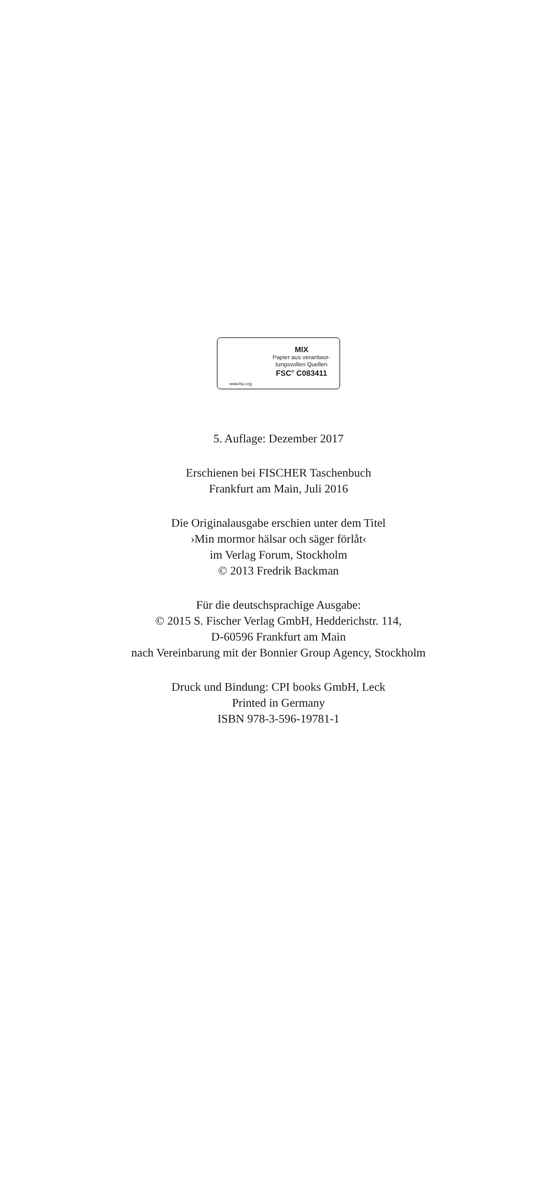www.fsc.org
MIX
Papier aus verantwor-
tungsvollen Quellen
FSC<sup>®</sup> C083411
5. Auflage: Dezember 2017
Erschienen bei FISCHER Taschenbuch
Frankfurt am Main, Juli 2016
Die Originalausgabe erschien unter dem Titel
›Min mormor hälsar och säger förlåt‹
im Verlag Forum, Stockholm
© 2013 Fredrik Backman
Für die deutschsprachige Ausgabe:
© 2015 S. Fischer Verlag GmbH, Hedderichstr. 114,
D-60596 Frankfurt am Main
nach Vereinbarung mit der Bonnier Group Agency, Stockholm
Druck und Bindung: CPI books GmbH, Leck
Printed in Germany
ISBN 978-3-596-19781-1